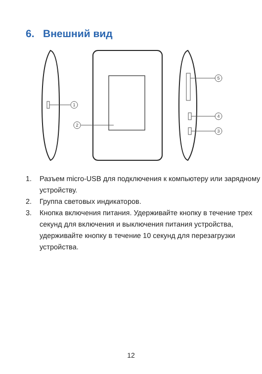6. Внешний вид
1
2
5
4
3
1. Разъем micro-USB для подключения к компьютеру или зарядному устройству.
2. Группа световых индикаторов.
3. Кнопка включения питания. Удерживайте кнопку в течение трех секунд для включения и выключения питания устройства, удерживайте кнопку в течение 10 секунд для перезагрузки устройства.
12